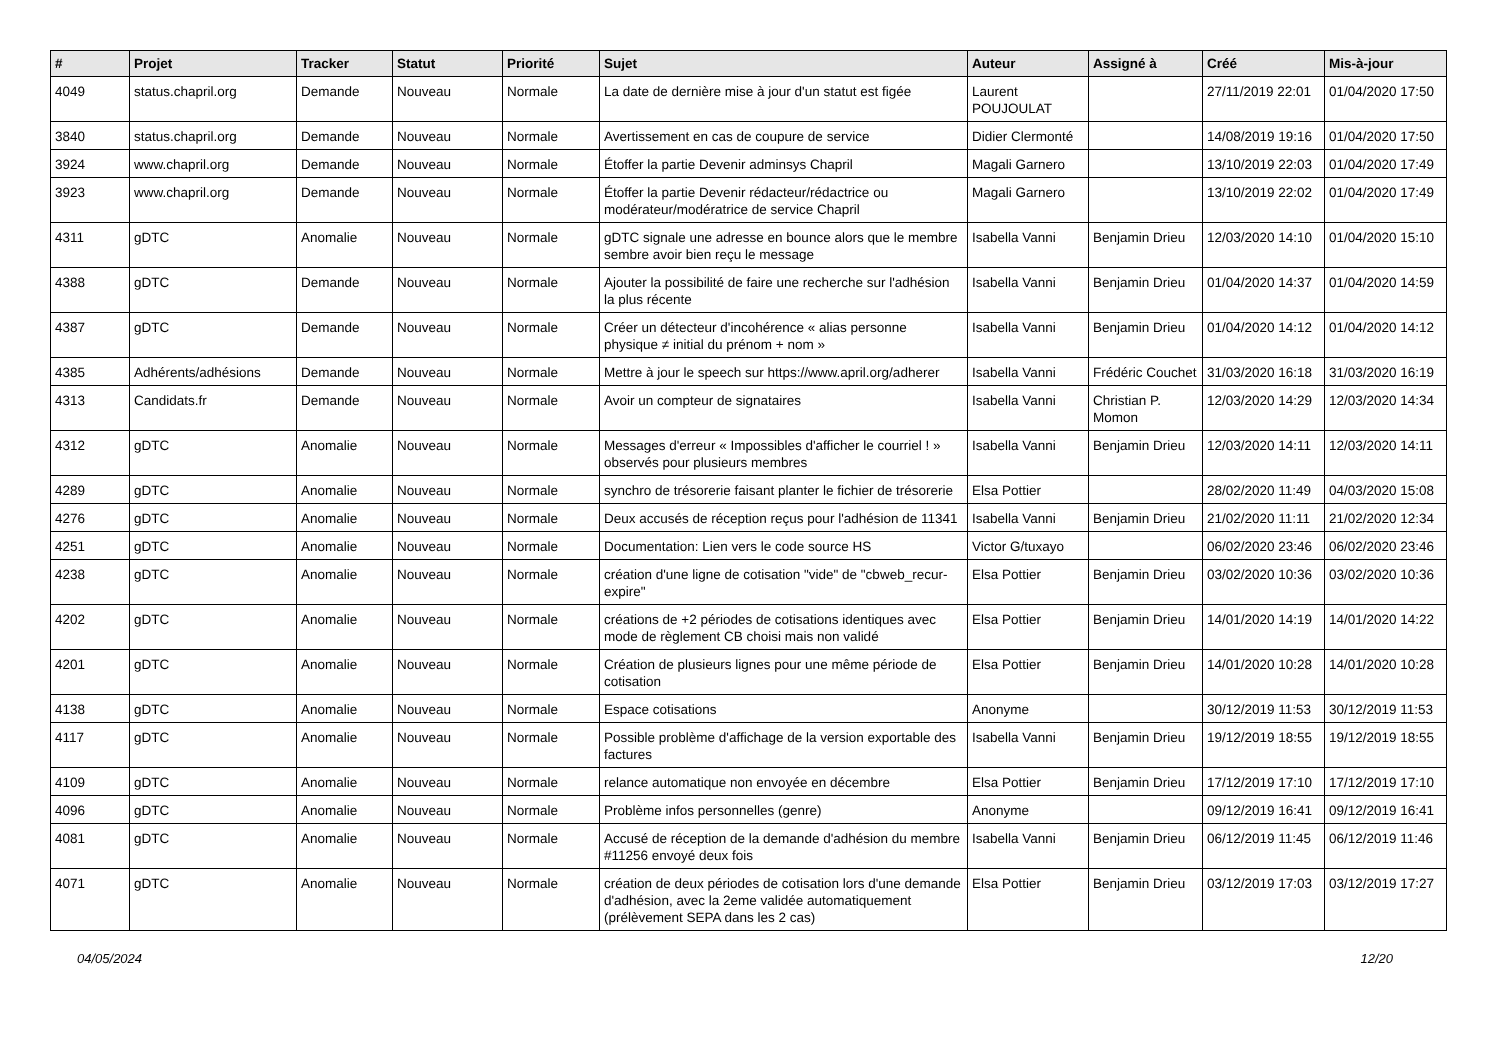| # | Projet | Tracker | Statut | Priorité | Sujet | Auteur | Assigné à | Créé | Mis-à-jour |
| --- | --- | --- | --- | --- | --- | --- | --- | --- | --- |
| 4049 | status.chapril.org | Demande | Nouveau | Normale | La date de dernière mise à jour d'un statut est figée | Laurent POUJOULAT | | 27/11/2019 22:01 | 01/04/2020 17:50 |
| 3840 | status.chapril.org | Demande | Nouveau | Normale | Avertissement en cas de coupure de service | Didier Clermonté | | 14/08/2019 19:16 | 01/04/2020 17:50 |
| 3924 | www.chapril.org | Demande | Nouveau | Normale | Étoffer la partie Devenir adminsys Chapril | Magali Garnero | | 13/10/2019 22:03 | 01/04/2020 17:49 |
| 3923 | www.chapril.org | Demande | Nouveau | Normale | Étoffer la partie Devenir rédacteur/rédactrice ou modérateur/modératrice de service Chapril | Magali Garnero | | 13/10/2019 22:02 | 01/04/2020 17:49 |
| 4311 | gDTC | Anomalie | Nouveau | Normale | gDTC signale une adresse en bounce alors que le membre sembre avoir bien reçu le message | Isabella Vanni | Benjamin Drieu | 12/03/2020 14:10 | 01/04/2020 15:10 |
| 4388 | gDTC | Demande | Nouveau | Normale | Ajouter la possibilité de faire une recherche sur l'adhésion la plus récente | Isabella Vanni | Benjamin Drieu | 01/04/2020 14:37 | 01/04/2020 14:59 |
| 4387 | gDTC | Demande | Nouveau | Normale | Créer un détecteur d'incohérence « alias personne physique ≠ initial du prénom + nom » | Isabella Vanni | Benjamin Drieu | 01/04/2020 14:12 | 01/04/2020 14:12 |
| 4385 | Adhérents/adhésions | Demande | Nouveau | Normale | Mettre à jour le speech sur https://www.april.org/adherer | Isabella Vanni | Frédéric Couchet | 31/03/2020 16:18 | 31/03/2020 16:19 |
| 4313 | Candidats.fr | Demande | Nouveau | Normale | Avoir un compteur de signataires | Isabella Vanni | Christian P. Momon | 12/03/2020 14:29 | 12/03/2020 14:34 |
| 4312 | gDTC | Anomalie | Nouveau | Normale | Messages d'erreur « Impossibles d'afficher le courriel ! » observés pour plusieurs membres | Isabella Vanni | Benjamin Drieu | 12/03/2020 14:11 | 12/03/2020 14:11 |
| 4289 | gDTC | Anomalie | Nouveau | Normale | synchro de trésorerie faisant planter le fichier de trésorerie | Elsa Pottier | | 28/02/2020 11:49 | 04/03/2020 15:08 |
| 4276 | gDTC | Anomalie | Nouveau | Normale | Deux accusés de réception reçus pour l'adhésion de 11341 | Isabella Vanni | Benjamin Drieu | 21/02/2020 11:11 | 21/02/2020 12:34 |
| 4251 | gDTC | Anomalie | Nouveau | Normale | Documentation: Lien vers le code source HS | Victor G/tuxayo | | 06/02/2020 23:46 | 06/02/2020 23:46 |
| 4238 | gDTC | Anomalie | Nouveau | Normale | création d'une ligne de cotisation "vide" de "cbweb_recur-expire" | Elsa Pottier | Benjamin Drieu | 03/02/2020 10:36 | 03/02/2020 10:36 |
| 4202 | gDTC | Anomalie | Nouveau | Normale | créations de +2 périodes de cotisations identiques avec mode de règlement CB choisi mais non validé | Elsa Pottier | Benjamin Drieu | 14/01/2020 14:19 | 14/01/2020 14:22 |
| 4201 | gDTC | Anomalie | Nouveau | Normale | Création de plusieurs lignes pour une même période de cotisation | Elsa Pottier | Benjamin Drieu | 14/01/2020 10:28 | 14/01/2020 10:28 |
| 4138 | gDTC | Anomalie | Nouveau | Normale | Espace cotisations | Anonyme | | 30/12/2019 11:53 | 30/12/2019 11:53 |
| 4117 | gDTC | Anomalie | Nouveau | Normale | Possible problème d'affichage de la version exportable des factures | Isabella Vanni | Benjamin Drieu | 19/12/2019 18:55 | 19/12/2019 18:55 |
| 4109 | gDTC | Anomalie | Nouveau | Normale | relance automatique non envoyée en décembre | Elsa Pottier | Benjamin Drieu | 17/12/2019 17:10 | 17/12/2019 17:10 |
| 4096 | gDTC | Anomalie | Nouveau | Normale | Problème infos personnelles (genre) | Anonyme | | 09/12/2019 16:41 | 09/12/2019 16:41 |
| 4081 | gDTC | Anomalie | Nouveau | Normale | Accusé de réception de la demande d'adhésion du membre #11256 envoyé deux fois | Isabella Vanni | Benjamin Drieu | 06/12/2019 11:45 | 06/12/2019 11:46 |
| 4071 | gDTC | Anomalie | Nouveau | Normale | création de deux périodes de cotisation lors d'une demande d'adhésion, avec la 2eme validée automatiquement (prélèvement SEPA dans les 2 cas) | Elsa Pottier | Benjamin Drieu | 03/12/2019 17:03 | 03/12/2019 17:27 |
04/05/2024 12/20